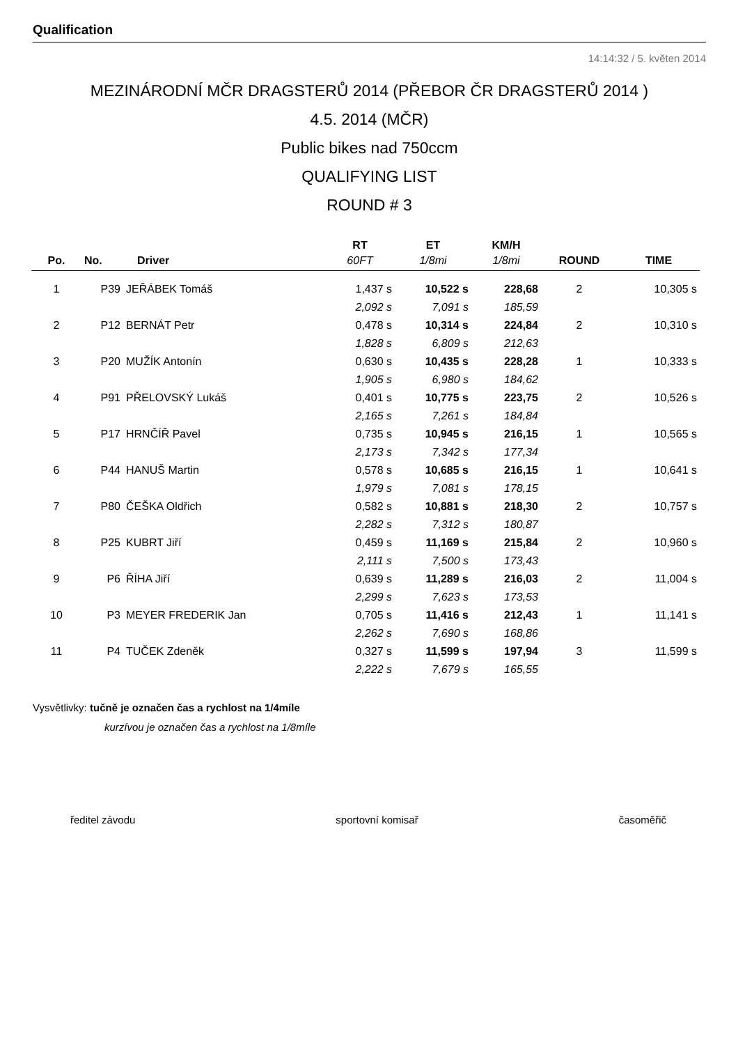Qualification
14:14:32 / 5. květen 2014
MEZINÁRODNÍ MČR DRAGSTERŮ 2014 (PŘEBOR ČR DRAGSTERŮ 2014 )
4.5. 2014 (MČR)
Public bikes nad 750ccm
QUALIFYING LIST
ROUND # 3
| | | | RT | ET | KM/H | | |
| --- | --- | --- | --- | --- | --- | --- | --- |
| Po. | No. | Driver | 60FT | 1/8mi | 1/8mi | ROUND | TIME |
| 1 | P39 | JEŘÁBEK Tomáš | 1,437 s | 10,522 s | 228,68 | 2 | 10,305 s |
| | | | 2,092 s | 7,091 s | 185,59 | | |
| 2 | P12 | BERNÁT Petr | 0,478 s | 10,314 s | 224,84 | 2 | 10,310 s |
| | | | 1,828 s | 6,809 s | 212,63 | | |
| 3 | P20 | MUŽÍK Antonín | 0,630 s | 10,435 s | 228,28 | 1 | 10,333 s |
| | | | 1,905 s | 6,980 s | 184,62 | | |
| 4 | P91 | PŘELOVSKÝ Lukáš | 0,401 s | 10,775 s | 223,75 | 2 | 10,526 s |
| | | | 2,165 s | 7,261 s | 184,84 | | |
| 5 | P17 | HRNČÍŘ Pavel | 0,735 s | 10,945 s | 216,15 | 1 | 10,565 s |
| | | | 2,173 s | 7,342 s | 177,34 | | |
| 6 | P44 | HANUŠ Martin | 0,578 s | 10,685 s | 216,15 | 1 | 10,641 s |
| | | | 1,979 s | 7,081 s | 178,15 | | |
| 7 | P80 | ČEŠKA Oldřich | 0,582 s | 10,881 s | 218,30 | 2 | 10,757 s |
| | | | 2,282 s | 7,312 s | 180,87 | | |
| 8 | P25 | KUBRT Jiří | 0,459 s | 11,169 s | 215,84 | 2 | 10,960 s |
| | | | 2,111 s | 7,500 s | 173,43 | | |
| 9 | P6 | ŘÍHA Jiří | 0,639 s | 11,289 s | 216,03 | 2 | 11,004 s |
| | | | 2,299 s | 7,623 s | 173,53 | | |
| 10 | P3 | MEYER FREDERIK Jan | 0,705 s | 11,416 s | 212,43 | 1 | 11,141 s |
| | | | 2,262 s | 7,690 s | 168,86 | | |
| 11 | P4 | TUČEK Zdeněk | 0,327 s | 11,599 s | 197,94 | 3 | 11,599 s |
| | | | 2,222 s | 7,679 s | 165,55 | | |
Vysvětlivky: tučně je označen čas a rychlost na 1/4míle
kurzívou je označen čas a rychlost na 1/8míle
ředitel závodu sportovní komisař časoměřič